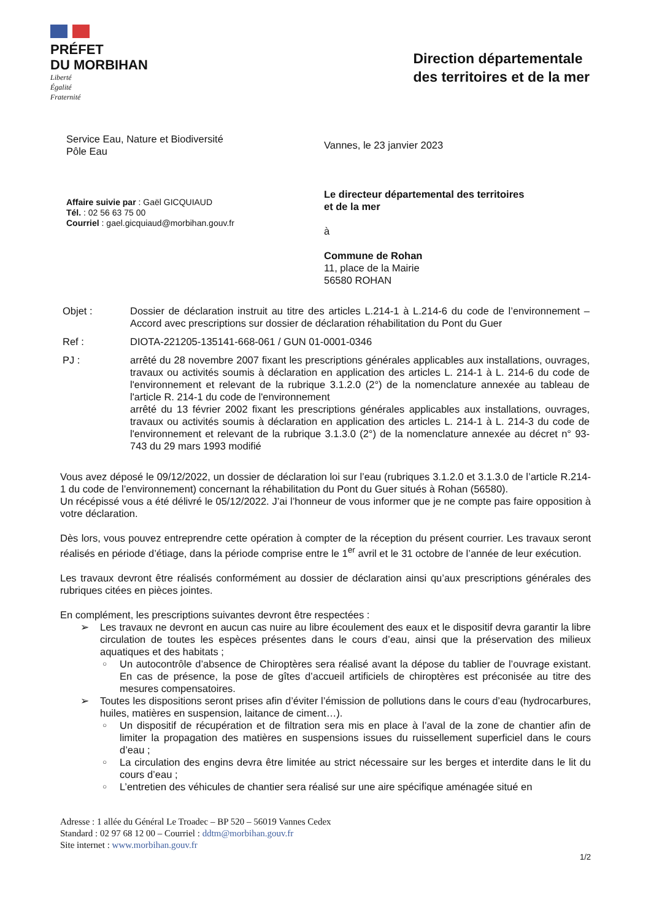PRÉFET
DU MORBIHAN
Liberté
Égalité
Fraternité
Direction départementale
des territoires et de la mer
Service Eau, Nature et Biodiversité
Pôle Eau
Vannes, le 23 janvier 2023
Affaire suivie par : Gaël GICQUIAUD
Tél. : 02 56 63 75 00
Courriel : gael.gicquiaud@morbihan.gouv.fr
Le directeur départemental des territoires
et de la mer
à
Commune de Rohan
11, place de la Mairie
56580 ROHAN
Objet : Dossier de déclaration instruit au titre des articles L.214-1 à L.214-6 du code de l’environnement – Accord avec prescriptions sur dossier de déclaration réhabilitation du Pont du Guer
Ref : DIOTA-221205-135141-668-061 / GUN 01-0001-0346
PJ : arrêté du 28 novembre 2007 fixant les prescriptions générales applicables aux installations, ouvrages, travaux ou activités soumis à déclaration en application des articles L. 214-1 à L. 214-6 du code de l'environnement et relevant de la rubrique 3.1.2.0 (2°) de la nomenclature annexée au tableau de l'article R. 214-1 du code de l'environnement
arrêté du 13 février 2002 fixant les prescriptions générales applicables aux installations, ouvrages, travaux ou activités soumis à déclaration en application des articles L. 214-1 à L. 214-3 du code de l'environnement et relevant de la rubrique 3.1.3.0 (2°) de la nomenclature annexée au décret n° 93-743 du 29 mars 1993 modifié
Vous avez déposé le 09/12/2022, un dossier de déclaration loi sur l’eau (rubriques 3.1.2.0 et 3.1.3.0 de l’article R.214-1 du code de l’environnement) concernant la réhabilitation du Pont du Guer situés à Rohan (56580).
Un récépissé vous a été délivré le 05/12/2022. J’ai l’honneur de vous informer que je ne compte pas faire opposition à votre déclaration.
Dès lors, vous pouvez entreprendre cette opération à compter de la réception du présent courrier. Les travaux seront réalisés en période d’étiage, dans la période comprise entre le 1<sup>er</sup> avril et le 31 octobre de l’année de leur exécution.
Les travaux devront être réalisés conformément au dossier de déclaration ainsi qu’aux prescriptions générales des rubriques citées en pièces jointes.
En complément, les prescriptions suivantes devront être respectées :
➢ Les travaux ne devront en aucun cas nuire au libre écoulement des eaux et le dispositif devra garantir la libre circulation de toutes les espèces présentes dans le cours d’eau, ainsi que la préservation des milieux aquatiques et des habitats ;
○ Un autocontrôle d’absence de Chiroptères sera réalisé avant la dépose du tablier de l’ouvrage existant. En cas de présence, la pose de gîtes d’accueil artificiels de chiroptères est préconisée au titre des mesures compensatoires.
➢ Toutes les dispositions seront prises afin d’éviter l’émission de pollutions dans le cours d’eau (hydrocarbures, huiles, matières en suspension, laitance de ciment…).
○ Un dispositif de récupération et de filtration sera mis en place à l’aval de la zone de chantier afin de limiter la propagation des matières en suspensions issues du ruissellement superficiel dans le cours d’eau ;
○ La circulation des engins devra être limitée au strict nécessaire sur les berges et interdite dans le lit du cours d’eau ;
○ L’entretien des véhicules de chantier sera réalisé sur une aire spécifique aménagée situé en
Adresse : 1 allée du Général Le Troadec – BP 520 – 56019 Vannes Cedex
Standard : 02 97 68 12 00 – Courriel : ddtm@morbihan.gouv.fr
Site internet : www.morbihan.gouv.fr
1/2